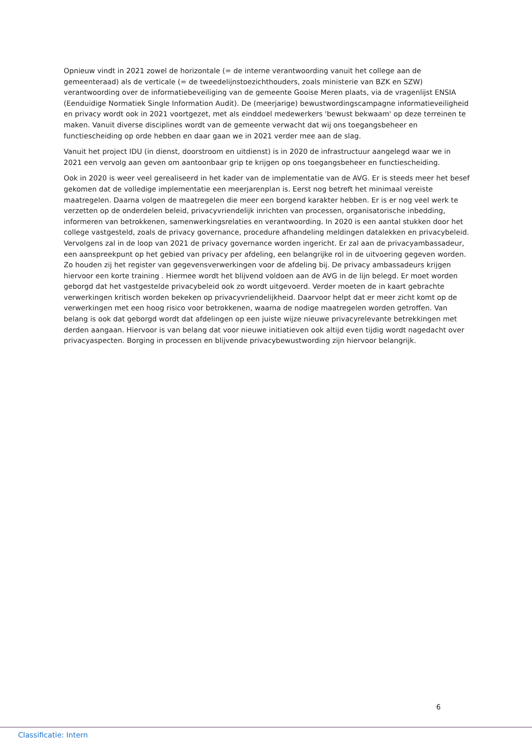Opnieuw vindt in 2021 zowel de horizontale (= de interne verantwoording vanuit het college aan de gemeenteraad) als de verticale (= de tweedelijnstoezichthouders, zoals ministerie van BZK en SZW) verantwoording over de informatiebeveiliging van de gemeente Gooise Meren plaats, via de vragenlijst ENSIA (Eenduidige Normatiek Single Information Audit). De (meerjarige) bewustwordingscampagne informatieveiligheid en privacy wordt ook in 2021 voortgezet, met als einddoel medewerkers 'bewust bekwaam' op deze terreinen te maken. Vanuit diverse disciplines wordt van de gemeente verwacht dat wij ons toegangsbeheer en functiescheiding op orde hebben en daar gaan we in 2021 verder mee aan de slag.
Vanuit het project IDU (in dienst, doorstroom en uitdienst) is in 2020 de infrastructuur aangelegd waar we in 2021 een vervolg aan geven om aantoonbaar grip te krijgen op ons toegangsbeheer en functiescheiding.
Ook in 2020 is weer veel gerealiseerd in het kader van de implementatie van de AVG. Er is steeds meer het besef gekomen dat de volledige implementatie een meerjarenplan is. Eerst nog betreft het minimaal vereiste maatregelen. Daarna volgen de maatregelen die meer een borgend karakter hebben. Er is er nog veel werk te verzetten op de onderdelen beleid, privacyvriendelijk inrichten van processen, organisatorische inbedding, informeren van betrokkenen, samenwerkingsrelaties en verantwoording. In 2020 is een aantal stukken door het college vastgesteld, zoals de privacy governance, procedure afhandeling meldingen datalekken en privacybeleid. Vervolgens zal in de loop van 2021 de privacy governance worden ingericht. Er zal aan de privacyambassadeur, een aanspreekpunt op het gebied van privacy per afdeling, een belangrijke rol in de uitvoering gegeven worden. Zo houden zij het register van gegevensverwerkingen voor de afdeling bij. De privacy ambassadeurs krijgen hiervoor een korte training . Hiermee wordt het blijvend voldoen aan de AVG in de lijn belegd. Er moet worden geborgd dat het vastgestelde privacybeleid ook zo wordt uitgevoerd. Verder moeten de in kaart gebrachte verwerkingen kritisch worden bekeken op privacyvriendelijkheid. Daarvoor helpt dat er meer zicht komt op de verwerkingen met een hoog risico voor betrokkenen, waarna de nodige maatregelen worden getroffen. Van belang is ook dat geborgd wordt dat afdelingen op een juiste wijze nieuwe privacyrelevante betrekkingen met derden aangaan. Hiervoor is van belang dat voor nieuwe initiatieven ook altijd even tijdig wordt nagedacht over privacyaspecten. Borging in processen en blijvende privacybewustwording zijn hiervoor belangrijk.
6
Classificatie: Intern